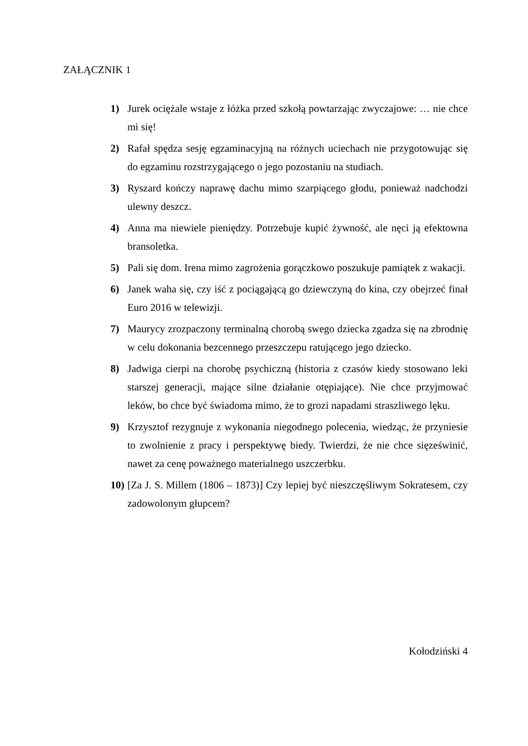ZAŁĄCZNIK 1
1) Jurek ociężale wstaje z łóżka przed szkołą powtarzając zwyczajowe: … nie chce mi się!
2) Rafał spędza sesję egzaminacyjną na różnych uciechach nie przygotowując się do egzaminu rozstrzygającego o jego pozostaniu na studiach.
3) Ryszard kończy naprawę dachu mimo szarpiącego głodu, ponieważ nadchodzi ulewny deszcz.
4) Anna ma niewiele pieniędzy. Potrzebuje kupić żywność, ale nęci ją efektowna bransoletka.
5) Pali się dom. Irena mimo zagrożenia gorączkowo poszukuje pamiątek z wakacji.
6) Janek waha się, czy iść z pociągającą go dziewczyną do kina, czy obejrzeć finał Euro 2016 w telewizji.
7) Maurycy zrozpaczony terminalną chorobą swego dziecka zgadza się na zbrodnię w celu dokonania bezcennego przeszczepu ratującego jego dziecko.
8) Jadwiga cierpi na chorobę psychiczną (historia z czasów kiedy stosowano leki starszej generacji, mające silne działanie otępiające). Nie chce przyjmować leków, bo chce być świadoma mimo, że to grozi napadami straszliwego lęku.
9) Krzysztof rezygnuje z wykonania niegodnego polecenia, wiedząc, że przyniesie to zwolnienie z pracy i perspektywę biedy. Twierdzi, że nie chce sięześwinić, nawet za cenę poważnego materialnego uszczerbku.
10) [Za J. S. Millem (1806 – 1873)] Czy lepiej być nieszczęśliwym Sokratesem, czy zadowolonym głupcem?
Kołodziński 4